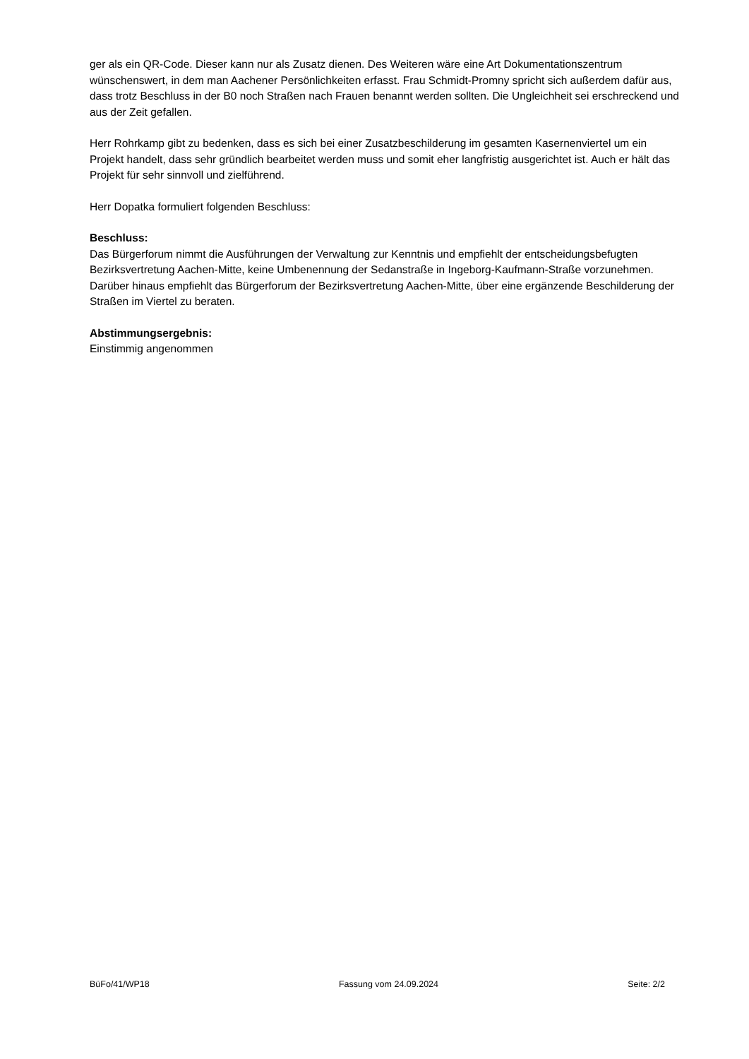ger als ein QR-Code. Dieser kann nur als Zusatz dienen. Des Weiteren wäre eine Art Dokumentationszentrum wünschenswert, in dem man Aachener Persönlichkeiten erfasst. Frau Schmidt-Promny spricht sich außerdem dafür aus, dass trotz Beschluss in der B0 noch Straßen nach Frauen benannt werden sollten. Die Ungleichheit sei erschreckend und aus der Zeit gefallen.
Herr Rohrkamp gibt zu bedenken, dass es sich bei einer Zusatzbeschilderung im gesamten Kasernenviertel um ein Projekt handelt, dass sehr gründlich bearbeitet werden muss und somit eher langfristig ausgerichtet ist. Auch er hält das Projekt für sehr sinnvoll und zielführend.
Herr Dopatka formuliert folgenden Beschluss:
Beschluss:
Das Bürgerforum nimmt die Ausführungen der Verwaltung zur Kenntnis und empfiehlt der entscheidungsbefugten Bezirksvertretung Aachen-Mitte, keine Umbenennung der Sedanstraße in Ingeborg-Kaufmann-Straße vorzunehmen. Darüber hinaus empfiehlt das Bürgerforum der Bezirksvertretung Aachen-Mitte, über eine ergänzende Beschilderung der Straßen im Viertel zu beraten.
Abstimmungsergebnis:
Einstimmig angenommen
BüFo/41/WP18 Fassung vom 24.09.2024 Seite: 2/2